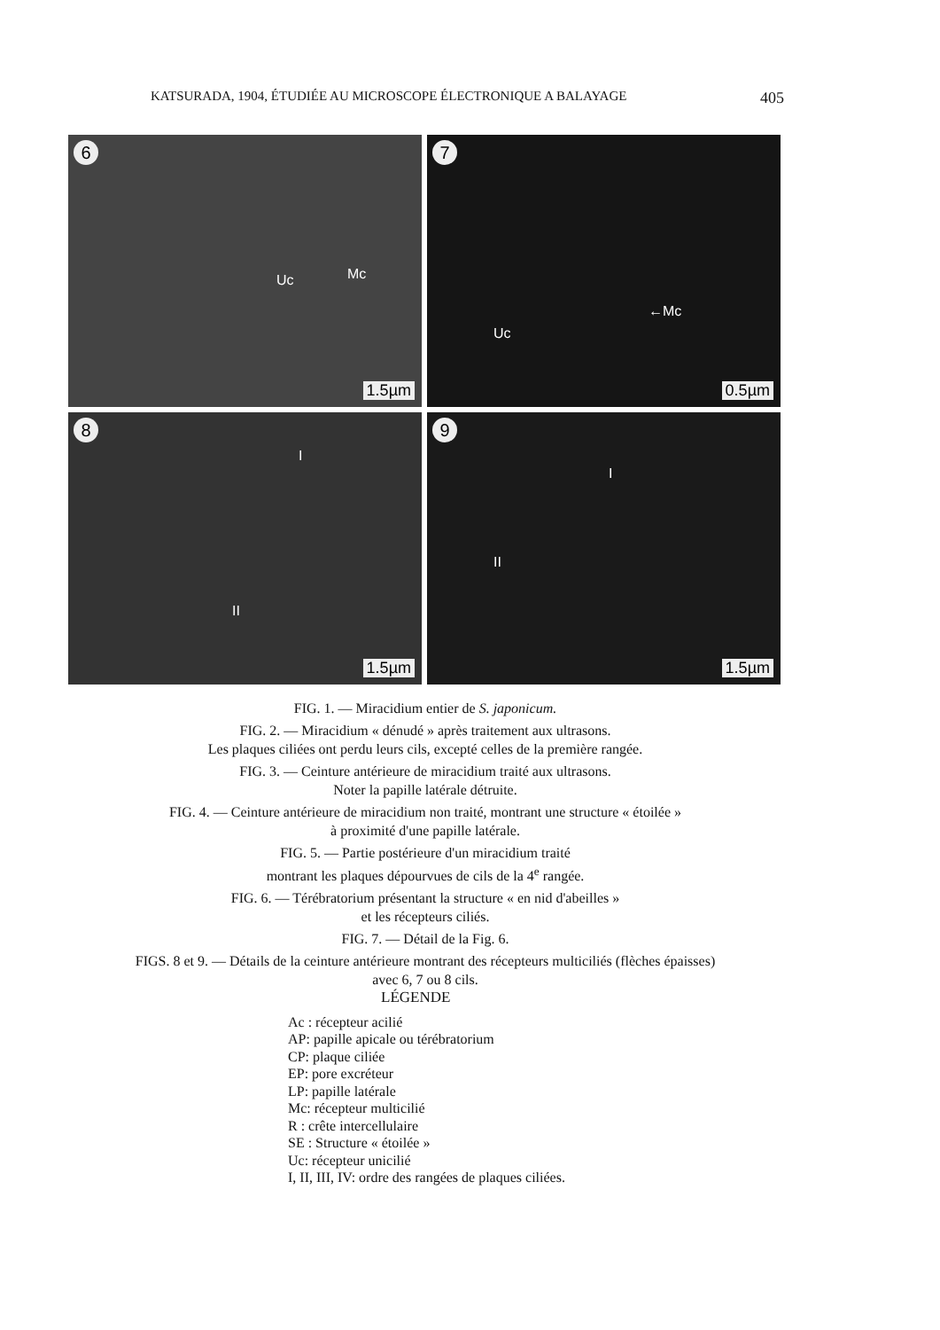KATSURADA, 1904, ÉTUDIÉE AU MICROSCOPE ÉLECTRONIQUE A BALAYAGE 405
6
Uc Mc
1.5µm
7
Uc
←Mc
0.5µm
8
I
II
1.5µm
9
I
II
1.5µm
FIG. 1. — Miracidium entier de S. japonicum.
FIG. 2. — Miracidium « dénudé » après traitement aux ultrasons.
Les plaques ciliées ont perdu leurs cils, excepté celles de la première rangée.
FIG. 3. — Ceinture antérieure de miracidium traité aux ultrasons.
Noter la papille latérale détruite.
FIG. 4. — Ceinture antérieure de miracidium non traité, montrant une structure « étoilée »
à proximité d'une papille latérale.
FIG. 5. — Partie postérieure d'un miracidium traité
montrant les plaques dépourvues de cils de la 4<sup>e</sup> rangée.
FIG. 6. — Térébratorium présentant la structure « en nid d'abeilles »
et les récepteurs ciliés.
FIG. 7. — Détail de la Fig. 6.
FIGS. 8 et 9. — Détails de la ceinture antérieure montrant des récepteurs multiciliés (flèches épaisses)
avec 6, 7 ou 8 cils.
LÉGENDE
Ac : récepteur acilié
AP: papille apicale ou térébratorium
CP: plaque ciliée
EP: pore excréteur
LP: papille latérale
Mc: récepteur multicilié
R : crête intercellulaire
SE : Structure « étoilée »
Uc: récepteur unicilié
I, II, III, IV: ordre des rangées de plaques ciliées.